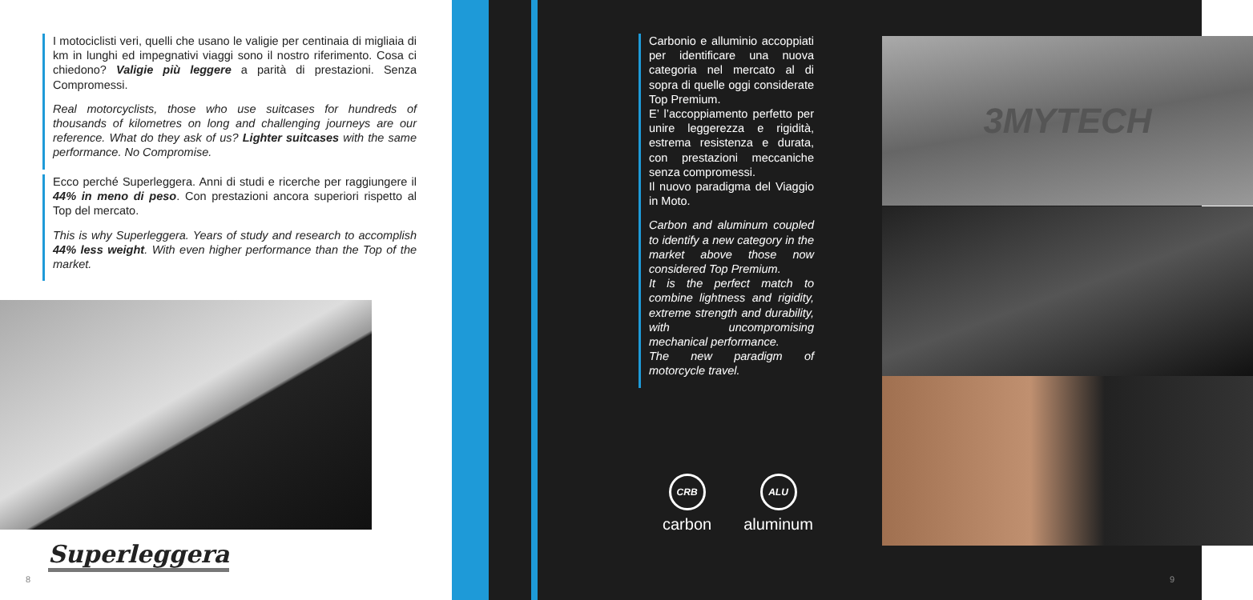I motociclisti veri, quelli che usano le valigie per centinaia di migliaia di km in lunghi ed impegnativi viaggi sono il nostro riferimento. Cosa ci chiedono? Valigie più leggere a parità di prestazioni. Senza Compromessi.
Real motorcyclists, those who use suitcases for hundreds of thousands of kilometres on long and challenging journeys are our reference. What do they ask of us? Lighter suitcases with the same performance. No Compromise.
Ecco perché Superleggera. Anni di studi e ricerche per raggiungere il 44% in meno di peso. Con prestazioni ancora superiori rispetto al Top del mercato.
This is why Superleggera. Years of study and research to accomplish 44% less weight. With even higher performance than the Top of the market.
Superleggera
8
Carbonio e alluminio accoppiati per identificare una nuova categoria nel mercato al di sopra di quelle oggi considerate Top Premium.
E’ l’accoppiamento perfetto per unire leggerezza e rigidità, estrema resistenza e durata, con prestazioni meccaniche senza compromessi.
Il nuovo paradigma del Viaggio in Moto.
Carbon and aluminum coupled to identify a new category in the market above those now considered Top Premium.
It is the perfect match to combine lightness and rigidity, extreme strength and durability, with uncompromising mechanical performance.
The new paradigm of motorcycle travel.
3MYTECH
CRB
carbon
ALU
aluminum
9